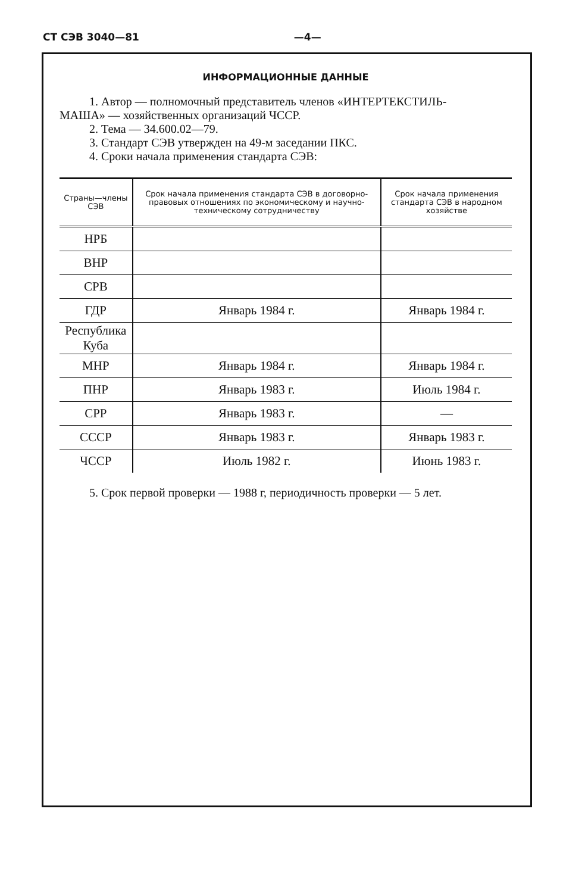СТ СЭВ 3040—81 —4—
ИНФОРМАЦИОННЫЕ ДАННЫЕ
1. Автор — полномочный представитель членов «ИНТЕРТЕКСТИЛЬ-
МАША» — хозяйственных организаций ЧССР.
2. Тема — 34.600.02—79.
3. Стандарт СЭВ утвержден на 49-м заседании ПКС.
4. Сроки начала применения стандарта СЭВ:
| Страны—члены СЭВ | Срок начала применения стандарта СЭВ в договорно-правовых отношениях по экономическому и научно-техническому сотрудничеству | Срок начала применения стандарта СЭВ в народном хозяйстве |
| --- | --- | --- |
| НРБ | | |
| ВНР | | |
| СРВ | | |
| ГДР | Январь 1984 г. | Январь 1984 г. |
| Республика Куба | | |
| МНР | Январь 1984 г. | Январь 1984 г. |
| ПНР | Январь 1983 г. | Июль 1984 г. |
| СРР | Январь 1983 г. | — |
| СССР | Январь 1983 г. | Январь 1983 г. |
| ЧССР | Июль 1982 г. | Июнь 1983 г. |
5. Срок первой проверки — 1988 г, периодичность проверки — 5 лет.